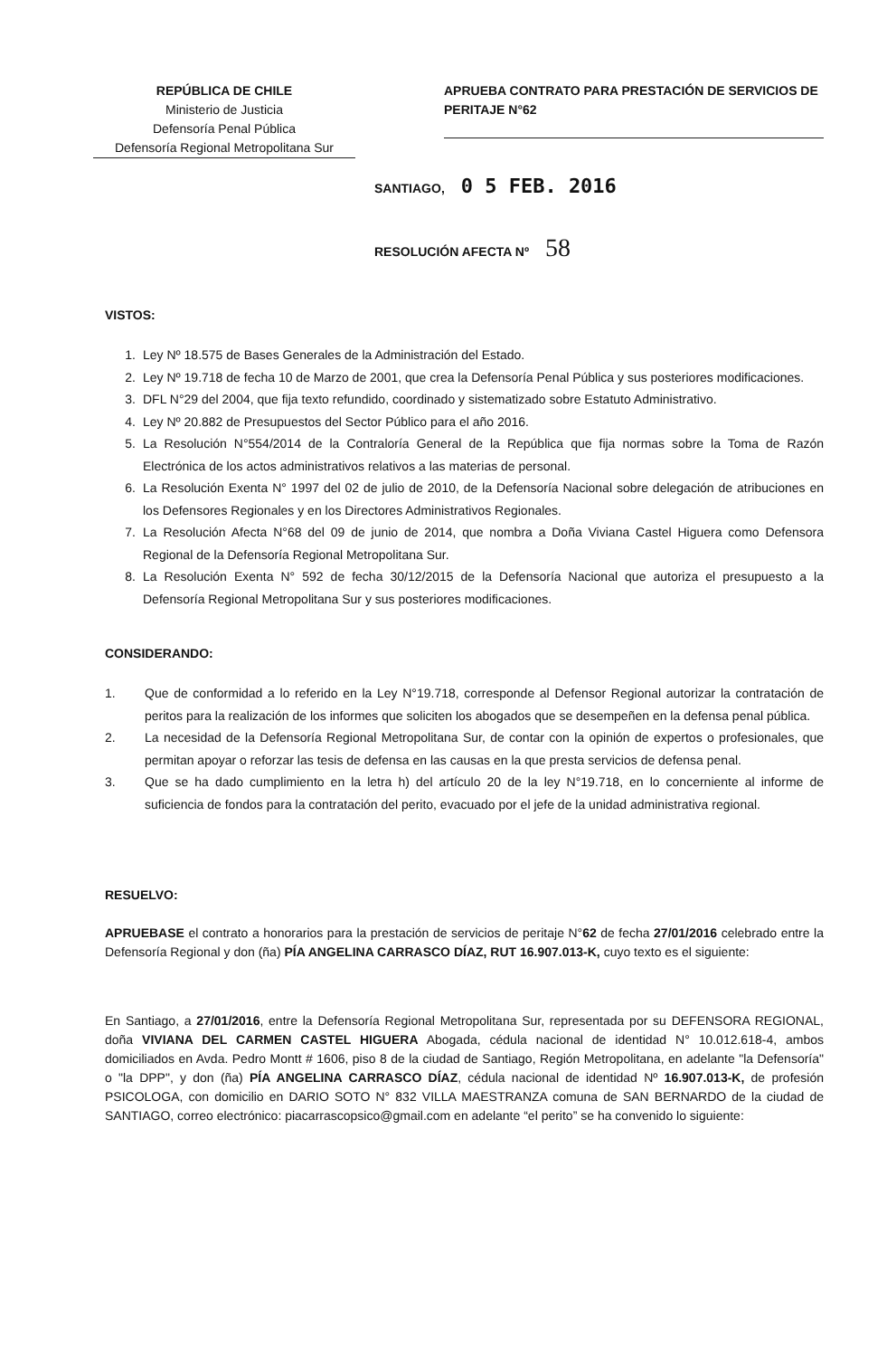REPÚBLICA DE CHILE
Ministerio de Justicia
Defensoría Penal Pública
Defensoría Regional Metropolitana Sur
APRUEBA CONTRATO PARA PRESTACIÓN DE SERVICIOS DE PERITAJE N°62
SANTIAGO, 0 5 FEB. 2016
RESOLUCIÓN AFECTA Nº 58
VISTOS:
1. Ley Nº 18.575 de Bases Generales de la Administración del Estado.
2. Ley Nº 19.718 de fecha 10 de Marzo de 2001, que crea la Defensoría Penal Pública y sus posteriores modificaciones.
3. DFL N°29 del 2004, que fija texto refundido, coordinado y sistematizado sobre Estatuto Administrativo.
4. Ley Nº 20.882 de Presupuestos del Sector Público para el año 2016.
5. La Resolución N°554/2014 de la Contraloría General de la República que fija normas sobre la Toma de Razón Electrónica de los actos administrativos relativos a las materias de personal.
6. La Resolución Exenta N° 1997 del 02 de julio de 2010, de la Defensoría Nacional sobre delegación de atribuciones en los Defensores Regionales y en los Directores Administrativos Regionales.
7. La Resolución Afecta N°68 del 09 de junio de 2014, que nombra a Doña Viviana Castel Higuera como Defensora Regional de la Defensoría Regional Metropolitana Sur.
8. La Resolución Exenta N° 592 de fecha 30/12/2015 de la Defensoría Nacional que autoriza el presupuesto a la Defensoría Regional Metropolitana Sur y sus posteriores modificaciones.
CONSIDERANDO:
1. Que de conformidad a lo referido en la Ley N°19.718, corresponde al Defensor Regional autorizar la contratación de peritos para la realización de los informes que soliciten los abogados que se desempeñen en la defensa penal pública.
2. La necesidad de la Defensoría Regional Metropolitana Sur, de contar con la opinión de expertos o profesionales, que permitan apoyar o reforzar las tesis de defensa en las causas en la que presta servicios de defensa penal.
3. Que se ha dado cumplimiento en la letra h) del artículo 20 de la ley N°19.718, en lo concerniente al informe de suficiencia de fondos para la contratación del perito, evacuado por el jefe de la unidad administrativa regional.
RESUELVO:
APRUEBASE el contrato a honorarios para la prestación de servicios de peritaje N°62 de fecha 27/01/2016 celebrado entre la Defensoría Regional y don (ña) PÍA ANGELINA CARRASCO DÍAZ, RUT 16.907.013-K, cuyo texto es el siguiente:
En Santiago, a 27/01/2016, entre la Defensoría Regional Metropolitana Sur, representada por su DEFENSORA REGIONAL, doña VIVIANA DEL CARMEN CASTEL HIGUERA Abogada, cédula nacional de identidad N° 10.012.618-4, ambos domiciliados en Avda. Pedro Montt # 1606, piso 8 de la ciudad de Santiago, Región Metropolitana, en adelante "la Defensoría" o "la DPP", y don (ña) PÍA ANGELINA CARRASCO DÍAZ, cédula nacional de identidad Nº 16.907.013-K, de profesión PSICOLOGA, con domicilio en DARIO SOTO N° 832 VILLA MAESTRANZA comuna de SAN BERNARDO de la ciudad de SANTIAGO, correo electrónico: piacarrascopsico@gmail.com en adelante “el perito” se ha convenido lo siguiente: